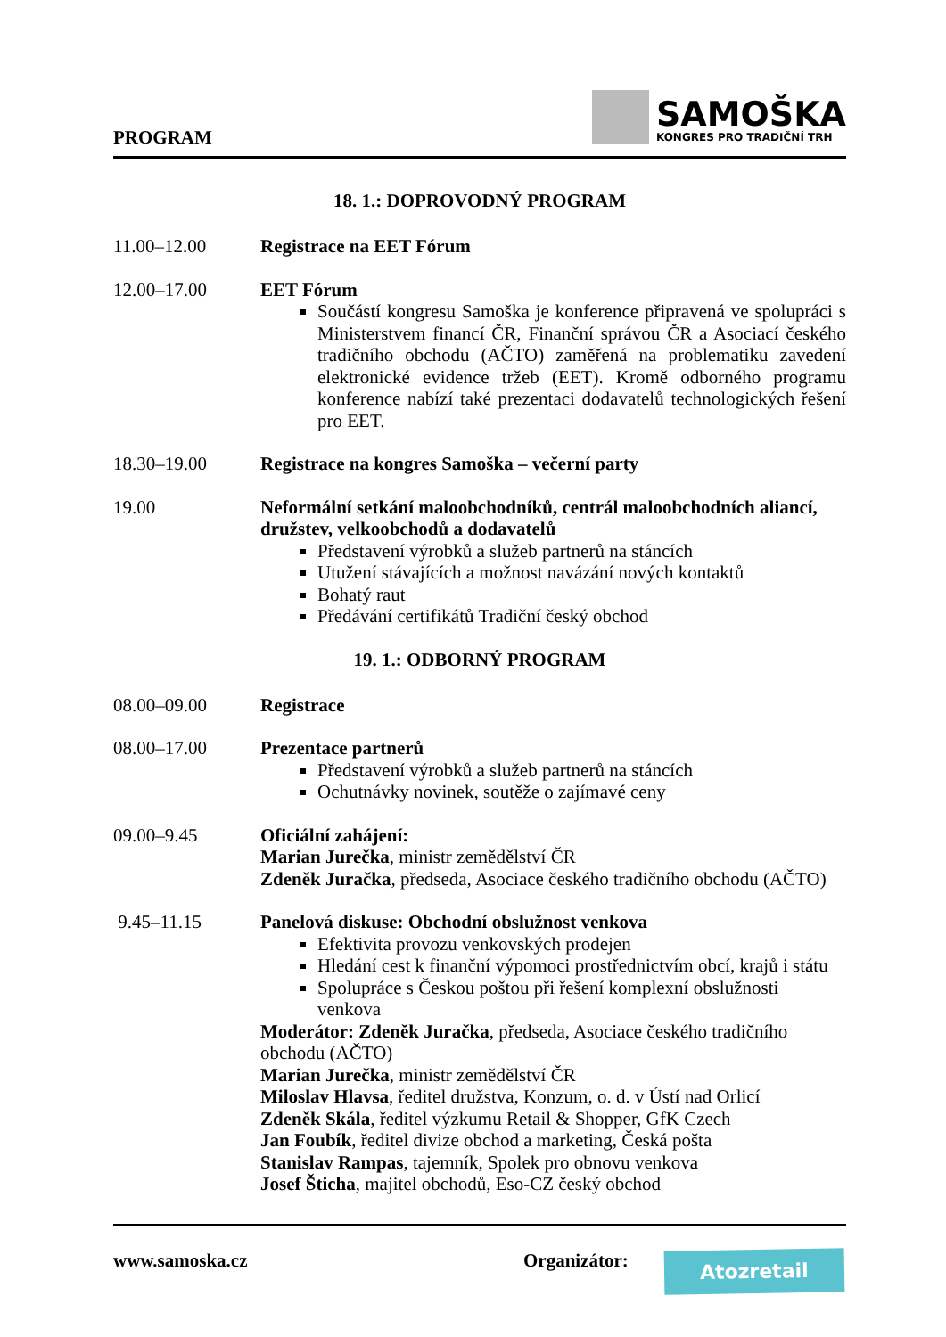PROGRAM
SAMOŠKA
KONGRES PRO TRADIČNÍ TRH
18. 1.: DOPROVODNÝ PROGRAM
11.00–12.00 Registrace na EET Fórum
12.00–17.00 EET Fórum
Součástí kongresu Samoška je konference připravená ve spolupráci s Ministerstvem financí ČR, Finanční správou ČR a Asociací českého tradičního obchodu (AČTO) zaměřená na problematiku zavedení elektronické evidence tržeb (EET). Kromě odborného programu konference nabízí také prezentaci dodavatelů technologických řešení pro EET.
18.30–19.00 Registrace na kongres Samoška – večerní party
19.00 Neformální setkání maloobchodníků, centrál maloobchodních aliancí, družstev, velkoobchodů a dodavatelů
Představení výrobků a služeb partnerů na stáncích
Utužení stávajících a možnost navázání nových kontaktů
Bohatý raut
Předávání certifikátů Tradiční český obchod
19. 1.: ODBORNÝ PROGRAM
08.00–09.00 Registrace
08.00–17.00 Prezentace partnerů
Představení výrobků a služeb partnerů na stáncích
Ochutnávky novinek, soutěže o zajímavé ceny
09.00–9.45 Oficiální zahájení:
Marian Jurečka, ministr zemědělství ČR
Zdeněk Juračka, předseda, Asociace českého tradičního obchodu (AČTO)
9.45–11.15 Panelová diskuse: Obchodní obslužnost venkova
Efektivita provozu venkovských prodejen
Hledání cest k finanční výpomoci prostřednictvím obcí, krajů i státu
Spolupráce s Českou poštou při řešení komplexní obslužnosti venkova
Moderátor: Zdeněk Juračka, předseda, Asociace českého tradičního obchodu (AČTO)
Marian Jurečka, ministr zemědělství ČR
Miloslav Hlavsa, ředitel družstva, Konzum, o. d. v Ústí nad Orlicí
Zdeněk Skála, ředitel výzkumu Retail & Shopper, GfK Czech
Jan Foubík, ředitel divize obchod a marketing, Česká pošta
Stanislav Rampas, tajemník, Spolek pro obnovu venkova
Josef Šticha, majitel obchodů, Eso-CZ český obchod
www.samoska.cz Organizátor: Atozretail